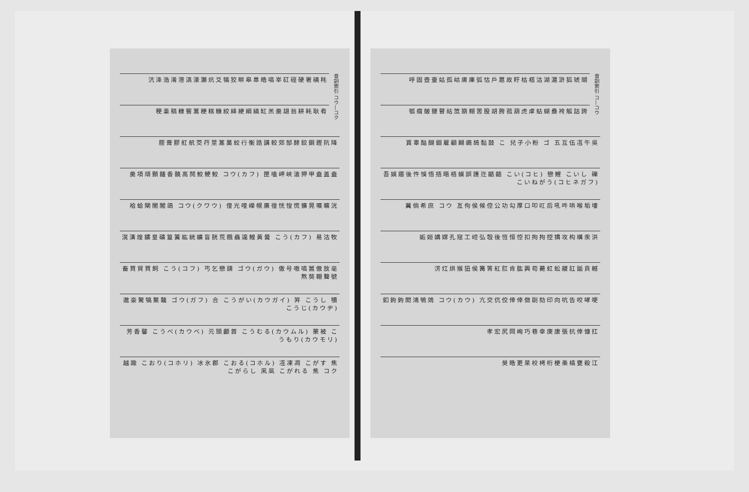音訓索引 コウ—コク
沆洚浩淆港滈濠灝炕爻犒狡畊皋臯皓嗃峷矼硜硬署磽秏
稉稾稿穅窖蒿粳糕糠絞絳綆綱縞缸羔羹翃翁耕耗耿肴
胵膏膠舡航茭荇莖蒿藁蛟行衡誥講較郊郜酵鉸鋼鏗阬降
羹項頏顥饈香髐高鬨鮫鯁鮫 コウ(カフ) 匣嗑岬峽溘狎甲盍盖盍
袷蛤閘閤閣鴿 コウ(クワウ) 偟光喤嶸幌廣徨恍惶慌擴晃嚝曠洸
滉潢煌鑛皇礦篁簧紘絖纊盲胱荒餓蟲遑鰉黃黌 こう(カフ) 易沽牧
畜買貿買飼 こう(コフ) 丐乞戀請 ゴウ(ガウ) 傲号嗷嗃嚚傲放毫熬獒翺聱號
遨豪驁犒鰲鼇 ゴウ(ガフ) 合 こうがい(カウガイ) 笄 こうし 犢 こうじ(カウヂ)
芳香馨 こうべ(カウベ) 元頭顱首 こうむる(カウムル) 蒙被 こうもり(カウモリ)
越踰 こおり(コホリ) 冰氷郡 こおる(コホル) 冱凍凋 こがす 焦 こがらし 凩凬 こがれる 焦 コク
音訓索引 コ—コウ
呼固壺壷姑孤岵庯庫弧怙戶扈故盱枯楛沽湖滬滸狐琥瑚
瓠痼皷鹽瞽祜笟箶糊罟股胡胯菰葫虎虖蛄蝴蠱袴觚詁誇
賈辜酤醐錮雇顧餬鶘鴣黏鼓 こ 兒子小粉 ゴ 五互伍冱午吳
吾娛寤後忤悞悟捂晤梧蜈誤護迕齬齬 こい(コヒ) 戀鯉 こいし 礫 こいねがう(コヒネガフ)
冀倘希庶 コウ 亙佝侯候倥公功勾厚口叩叿后吼吽哄喉垢塿
姤姮媾嫦孔寇工崆弘彀後恆恒悾扣拘拘控搆攻构構汞洪
淓灴烘猴狃侯篝箐紅肛肯肱興苟薨虹蚣鬷訌詬貢轗
釦鉤鉤閎鴻鴝鵁 コウ(カウ) 亢交伉佼倖倖傚剾劾印向吭告咬哮哽
孝宏尻岡峋巧巷幸庚康張抗倖慷扛
昊晧更杲校栲桁梗槀槁甕殺江